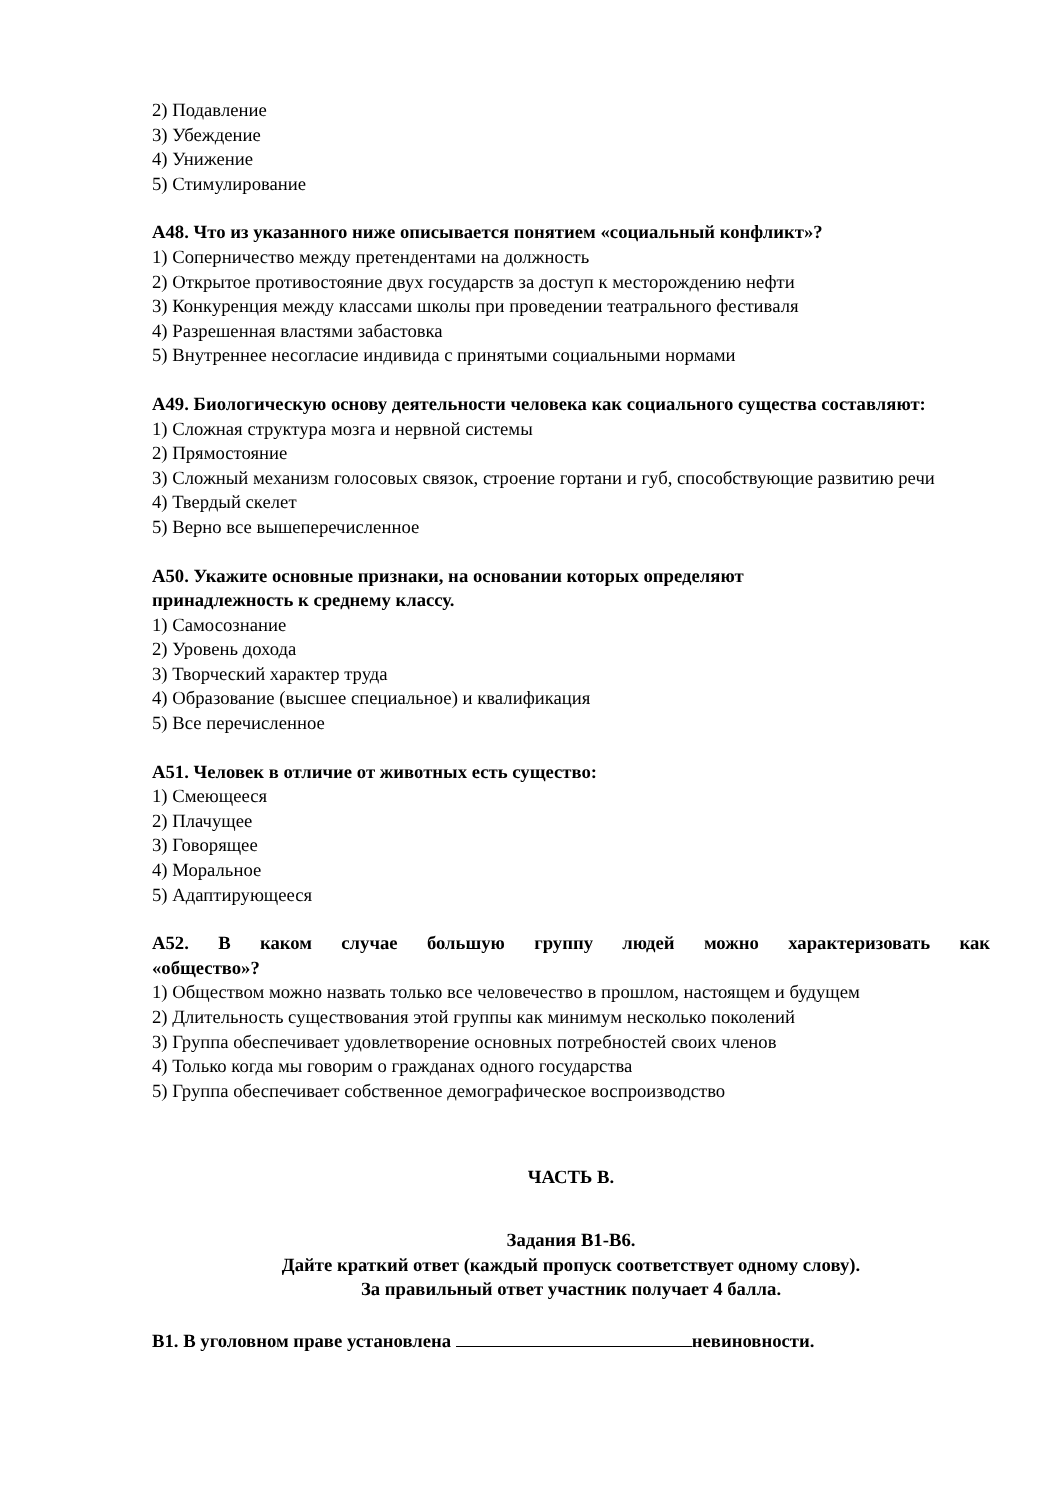2) Подавление
3) Убеждение
4) Унижение
5) Стимулирование
А48. Что из указанного ниже описывается понятием «социальный конфликт»?
1) Соперничество между претендентами на должность
2) Открытое противостояние двух государств за доступ к месторождению нефти
3) Конкуренция между классами школы при проведении театрального фестиваля
4) Разрешенная властями забастовка
5) Внутреннее несогласие индивида с принятыми социальными нормами
А49. Биологическую основу деятельности человека как социального существа составляют:
1) Сложная структура мозга и нервной системы
2) Прямостояние
3) Сложный механизм голосовых связок, строение гортани и губ, способствующие развитию речи
4) Твердый скелет
5) Верно все вышеперечисленное
А50. Укажите основные признаки, на основании которых определяют
принадлежность к среднему классу.
1) Самосознание
2) Уровень дохода
3) Творческий характер труда
4) Образование (высшее специальное) и квалификация
5) Все перечисленное
А51. Человек в отличие от животных есть существо:
1) Смеющееся
2) Плачущее
3) Говорящее
4) Моральное
5) Адаптирующееся
А52. В каком случае большую группу людей можно характеризовать как
«общество»?
1) Обществом можно назвать только все человечество в прошлом, настоящем и будущем
2) Длительность существования этой группы как минимум несколько поколений
3) Группа обеспечивает удовлетворение основных потребностей своих членов
4) Только когда мы говорим о гражданах одного государства
5) Группа обеспечивает собственное демографическое воспроизводство
ЧАСТЬ В.
Задания В1-В6.
Дайте краткий ответ (каждый пропуск соответствует одному слову).
За правильный ответ участник получает 4 балла.
В1. В уголовном праве установлена невиновности.